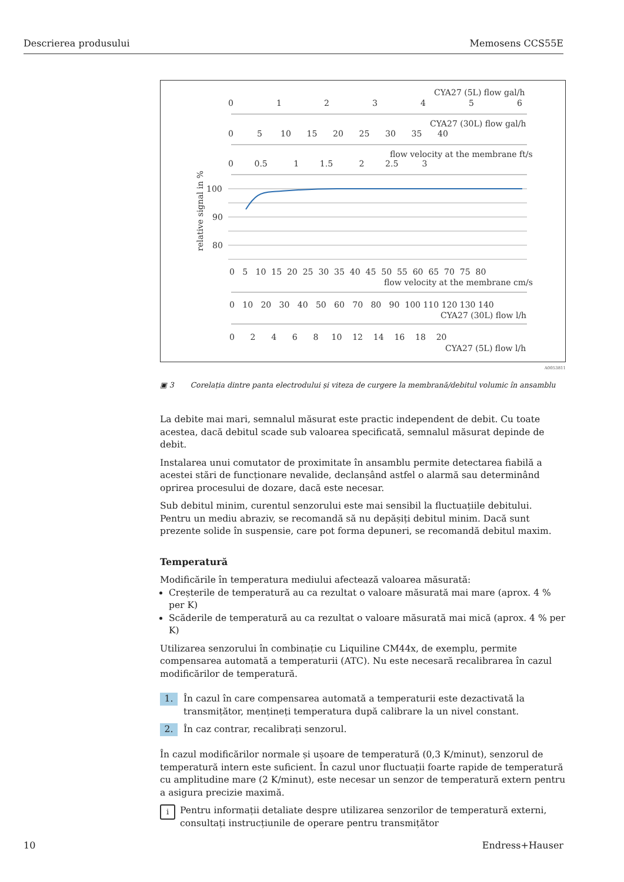Descrierea produsului Memosens CCS55E
CYA27 (5L) flow gal/h
0
1
2
3
4
5
6
CYA27 (30L) flow gal/h
0 5 10 15 20 25 30 35 40
flow velocity at the membrane ft/s
0 0.5 1 1.5 2 2.5 3
relative signal in %
100
90
80
0 5 10 15 20 25 30 35 40 45 50 55 60 65 70 75 80
flow velocity at the membrane cm/s
0 10 20 30 40 50 60 70 80 90 100 110 120 130 140
CYA27 (30L) flow l/h
0 2 4 6 8 10 12 14 16 18 20
CYA27 (5L) flow l/h
A0053811
▣ 3 Corelația dintre panta electrodului și viteza de curgere la membrană/debitul volumic în ansamblu
La debite mai mari, semnalul măsurat este practic independent de debit. Cu toate acestea, dacă debitul scade sub valoarea specificată, semnalul măsurat depinde de debit.
Instalarea unui comutator de proximitate în ansamblu permite detectarea fiabilă a acestei stări de funcționare nevalide, declanșând astfel o alarmă sau determinând oprirea procesului de dozare, dacă este necesar.
Sub debitul minim, curentul senzorului este mai sensibil la fluctuațiile debitului. Pentru un mediu abraziv, se recomandă să nu depășiți debitul minim. Dacă sunt prezente solide în suspensie, care pot forma depuneri, se recomandă debitul maxim.
Temperatură
Modificările în temperatura mediului afectează valoarea măsurată:
Creșterile de temperatură au ca rezultat o valoare măsurată mai mare (aprox. 4 % per K)
Scăderile de temperatură au ca rezultat o valoare măsurată mai mică (aprox. 4 % per K)
Utilizarea senzorului în combinație cu Liquiline CM44x, de exemplu, permite compensarea automată a temperaturii (ATC). Nu este necesară recalibrarea în cazul modificărilor de temperatură.
1. În cazul în care compensarea automată a temperaturii este dezactivată la transmițător, mențineți temperatura după calibrare la un nivel constant.
2. În caz contrar, recalibrați senzorul.
În cazul modificărilor normale și ușoare de temperatură (0,3 K/minut), senzorul de temperatură intern este suficient. În cazul unor fluctuații foarte rapide de temperatură cu amplitudine mare (2 K/minut), este necesar un senzor de temperatură extern pentru a asigura precizie maximă.
i Pentru informații detaliate despre utilizarea senzorilor de temperatură externi, consultați instrucțiunile de operare pentru transmițător
10 Endress+Hauser